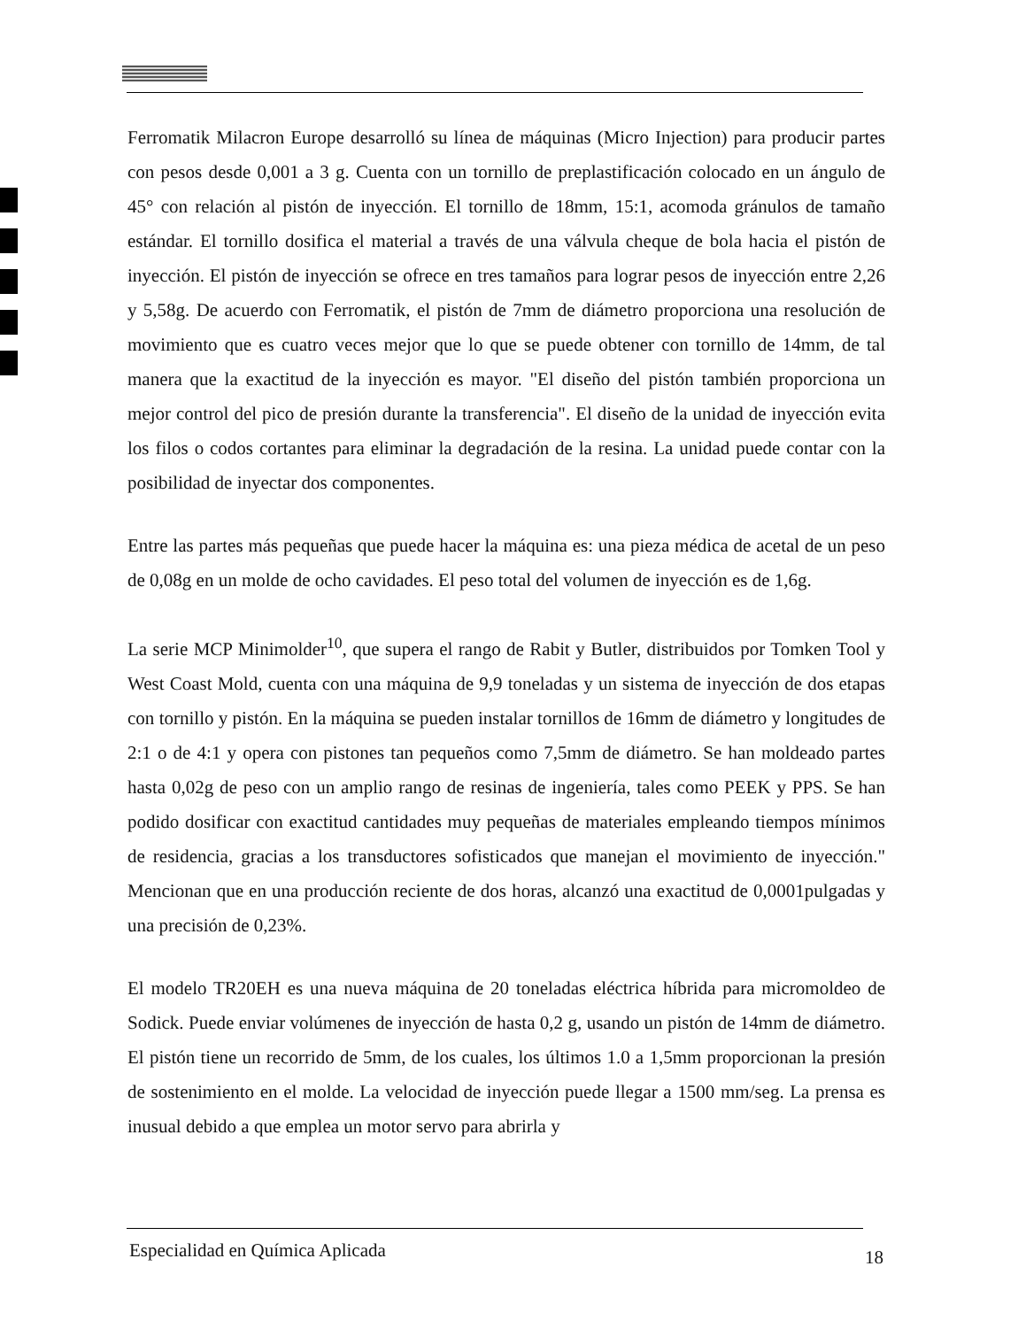Ferromatik Milacron Europe desarrolló su línea de máquinas (Micro Injection) para producir partes con pesos desde 0,001 a 3 g. Cuenta con un tornillo de preplastificación colocado en un ángulo de 45° con relación al pistón de inyección. El tornillo de 18mm, 15:1, acomoda gránulos de tamaño estándar. El tornillo dosifica el material a través de una válvula cheque de bola hacia el pistón de inyección. El pistón de inyección se ofrece en tres tamaños para lograr pesos de inyección entre 2,26 y 5,58g. De acuerdo con Ferromatik, el pistón de 7mm de diámetro proporciona una resolución de movimiento que es cuatro veces mejor que lo que se puede obtener con tornillo de 14mm, de tal manera que la exactitud de la inyección es mayor. "El diseño del pistón también proporciona un mejor control del pico de presión durante la transferencia". El diseño de la unidad de inyección evita los filos o codos cortantes para eliminar la degradación de la resina. La unidad puede contar con la posibilidad de inyectar dos componentes.
Entre las partes más pequeñas que puede hacer la máquina es: una pieza médica de acetal de un peso de 0,08g en un molde de ocho cavidades. El peso total del volumen de inyección es de 1,6g.
La serie MCP Minimolder<sup>10</sup>, que supera el rango de Rabit y Butler, distribuidos por Tomken Tool y West Coast Mold, cuenta con una máquina de 9,9 toneladas y un sistema de inyección de dos etapas con tornillo y pistón. En la máquina se pueden instalar tornillos de 16mm de diámetro y longitudes de 2:1 o de 4:1 y opera con pistones tan pequeños como 7,5mm de diámetro. Se han moldeado partes hasta 0,02g de peso con un amplio rango de resinas de ingeniería, tales como PEEK y PPS. Se han podido dosificar con exactitud cantidades muy pequeñas de materiales empleando tiempos mínimos de residencia, gracias a los transductores sofisticados que manejan el movimiento de inyección." Mencionan que en una producción reciente de dos horas, alcanzó una exactitud de 0,0001pulgadas y una precisión de 0,23%.
El modelo TR20EH es una nueva máquina de 20 toneladas eléctrica híbrida para micromoldeo de Sodick. Puede enviar volúmenes de inyección de hasta 0,2 g, usando un pistón de 14mm de diámetro. El pistón tiene un recorrido de 5mm, de los cuales, los últimos 1.0 a 1,5mm proporcionan la presión de sostenimiento en el molde. La velocidad de inyección puede llegar a 1500 mm/seg. La prensa es inusual debido a que emplea un motor servo para abrirla y
Especialidad en Química Aplicada 18